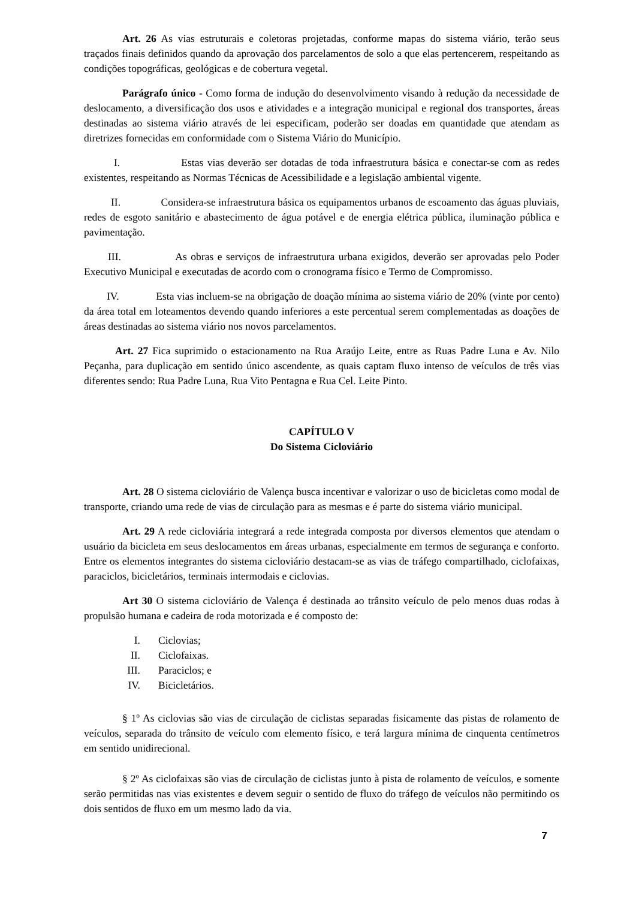Art. 26 As vias estruturais e coletoras projetadas, conforme mapas do sistema viário, terão seus traçados finais definidos quando da aprovação dos parcelamentos de solo a que elas pertencerem, respeitando as condições topográficas, geológicas e de cobertura vegetal.
Parágrafo único - Como forma de indução do desenvolvimento visando à redução da necessidade de deslocamento, a diversificação dos usos e atividades e a integração municipal e regional dos transportes, áreas destinadas ao sistema viário através de lei especificam, poderão ser doadas em quantidade que atendam as diretrizes fornecidas em conformidade com o Sistema Viário do Município.
I. Estas vias deverão ser dotadas de toda infraestrutura básica e conectar-se com as redes existentes, respeitando as Normas Técnicas de Acessibilidade e a legislação ambiental vigente.
II. Considera-se infraestrutura básica os equipamentos urbanos de escoamento das águas pluviais, redes de esgoto sanitário e abastecimento de água potável e de energia elétrica pública, iluminação pública e pavimentação.
III. As obras e serviços de infraestrutura urbana exigidos, deverão ser aprovadas pelo Poder Executivo Municipal e executadas de acordo com o cronograma físico e Termo de Compromisso.
IV. Esta vias incluem-se na obrigação de doação mínima ao sistema viário de 20% (vinte por cento) da área total em loteamentos devendo quando inferiores a este percentual serem complementadas as doações de áreas destinadas ao sistema viário nos novos parcelamentos.
Art. 27 Fica suprimido o estacionamento na Rua Araújo Leite, entre as Ruas Padre Luna e Av. Nilo Peçanha, para duplicação em sentido único ascendente, as quais captam fluxo intenso de veículos de três vias diferentes sendo: Rua Padre Luna, Rua Vito Pentagna e Rua Cel. Leite Pinto.
CAPÍTULO V
Do Sistema Cicloviário
Art. 28 O sistema cicloviário de Valença busca incentivar e valorizar o uso de bicicletas como modal de transporte, criando uma rede de vias de circulação para as mesmas e é parte do sistema viário municipal.
Art. 29 A rede cicloviária integrará a rede integrada composta por diversos elementos que atendam o usuário da bicicleta em seus deslocamentos em áreas urbanas, especialmente em termos de segurança e conforto. Entre os elementos integrantes do sistema cicloviário destacam-se as vias de tráfego compartilhado, ciclofaixas, paraciclos, bicicletários, terminais intermodais e ciclovias.
Art 30 O sistema cicloviário de Valença é destinada ao trânsito veículo de pelo menos duas rodas à propulsão humana e cadeira de roda motorizada e é composto de:
I. Ciclovias;
II. Ciclofaixas.
III. Paraciclos; e
IV. Bicicletários.
§ 1º As ciclovias são vias de circulação de ciclistas separadas fisicamente das pistas de rolamento de veículos, separada do trânsito de veículo com elemento físico, e terá largura mínima de cinquenta centímetros em sentido unidirecional.
§ 2º As ciclofaixas são vias de circulação de ciclistas junto à pista de rolamento de veículos, e somente serão permitidas nas vias existentes e devem seguir o sentido de fluxo do tráfego de veículos não permitindo os dois sentidos de fluxo em um mesmo lado da via.
7